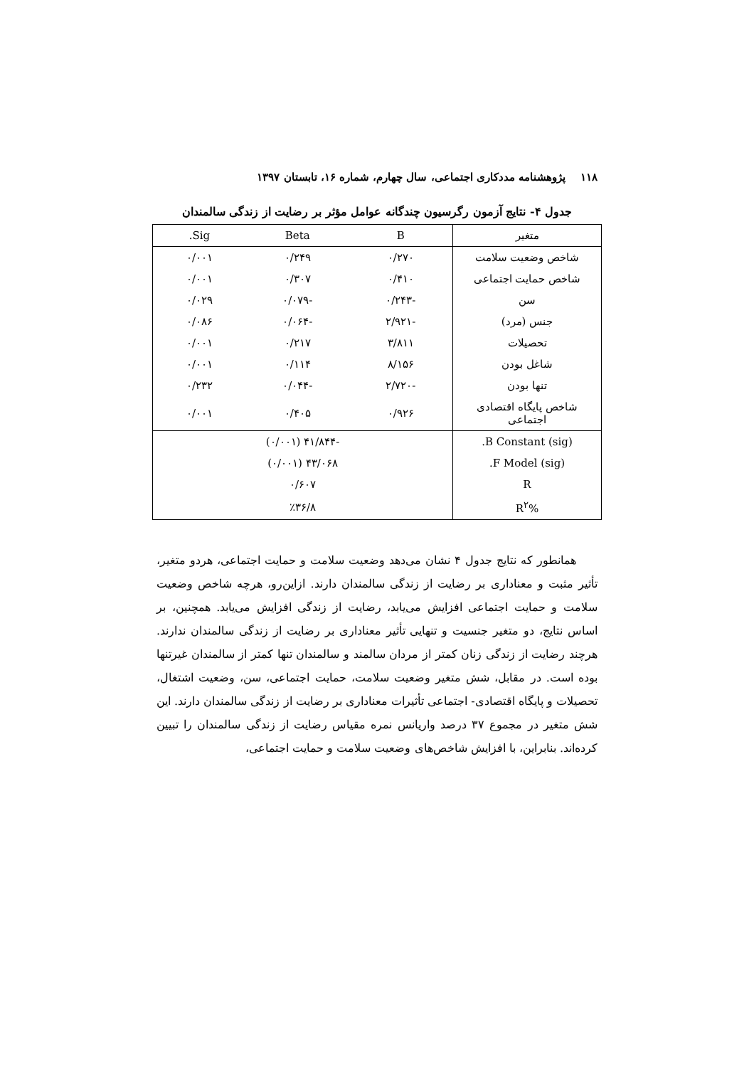۱۱۸ پژوهشنامه مددکاری اجتماعی، سال چهارم، شماره ۱۶، تابستان ۱۳۹۷
جدول ۴- نتایج آزمون رگرسیون چندگانه عوامل مؤثر بر رضایت از زندگی سالمندان
| متغیر | B | Beta | Sig. |
| --- | --- | --- | --- |
| شاخص وضعیت سلامت | ۰/۲۷۰ | ۰/۲۴۹ | ۰/۰۰۱ |
| شاخص حمایت اجتماعی | ۰/۴۱۰ | ۰/۳۰۷ | ۰/۰۰۱ |
| سن | -۰/۲۴۳ | -۰/۰۷۹ | ۰/۰۲۹ |
| جنس (مرد) | -۲/۹۲۱ | -۰/۰۶۴ | ۰/۰۸۶ |
| تحصیلات | ۳/۸۱۱ | ۰/۲۱۷ | ۰/۰۰۱ |
| شاغل بودن | ۸/۱۵۶ | ۰/۱۱۴ | ۰/۰۰۱ |
| تنها بودن | -۲/۷۲۰ | -۰/۰۴۴ | ۰/۲۳۲ |
| شاخص پایگاه اقتصادی اجتماعی | ۰/۹۲۶ | ۰/۴۰۵ | ۰/۰۰۱ |
| B Constant (sig). | -۴۱/۸۴۴ (۰/۰۰۱) | | |
| F Model (sig). | ۴۳/۰۶۸ (۰/۰۰۱) | | |
| R | ۰/۶۰۷ | | |
| R<sup>۲</sup>% | ٪۳۶/۸ | | |
همانطور که نتایج جدول ۴ نشان می‌دهد وضعیت سلامت و حمایت اجتماعی، هردو متغیر، تأثیر مثبت و معناداری بر رضایت از زندگی سالمندان دارند. ازاین‌رو، هرچه شاخص وضعیت سلامت و حمایت اجتماعی افزایش می‌یابد، رضایت از زندگی افزایش می‌یابد. همچنین، بر اساس نتایج، دو متغیر جنسیت و تنهایی تأثیر معناداری بر رضایت از زندگی سالمندان ندارند. هرچند رضایت از زندگی زنان کمتر از مردان سالمند و سالمندان تنها کمتر از سالمندان غیرتنها بوده است. در مقابل، شش متغیر وضعیت سلامت، حمایت اجتماعی، سن، وضعیت اشتغال، تحصیلات و پایگاه اقتصادی- اجتماعی تأثیرات معناداری بر رضایت از زندگی سالمندان دارند. این شش متغیر در مجموع ۳۷ درصد واریانس نمره مقیاس رضایت از زندگی سالمندان را تبیین کرده‌اند. بنابراین، با افزایش شاخص‌های وضعیت سلامت و حمایت اجتماعی،